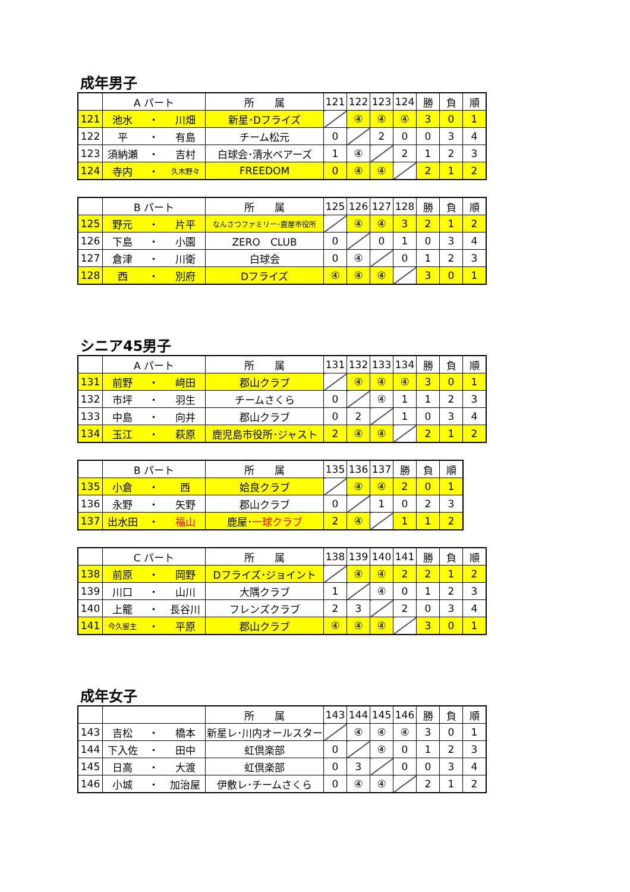成年男子
| | A パート | | | 所 属 | 121 | 122 | 123 | 124 | 勝 | 負 | 順 |
| --- | --- | --- | --- | --- | --- | --- | --- | --- | --- | --- | --- |
| 121 | 池水 | ・ | 川畑 | 新星･Dフライズ | | ④ | ④ | ④ | 3 | 0 | 1 |
| 122 | 平 | ・ | 有島 | チーム松元 | 0 | | 2 | 0 | 0 | 3 | 4 |
| 123 | 須納瀬 | ・ | 吉村 | 白球会･清水ベアーズ | 1 | ④ | | 2 | 1 | 2 | 3 |
| 124 | 寺内 | ・ | 久木野々 | FREEDOM | 0 | ④ | ④ | | 2 | 1 | 2 |
| | B パート | | | 所 属 | 125 | 126 | 127 | 128 | 勝 | 負 | 順 |
| --- | --- | --- | --- | --- | --- | --- | --- | --- | --- | --- | --- |
| 125 | 野元 | ・ | 片平 | なんさつファミリー･鹿屋市役所 | | ④ | ④ | 3 | 2 | 1 | 2 |
| 126 | 下島 | ・ | 小園 | ZERO CLUB | 0 | | 0 | 1 | 0 | 3 | 4 |
| 127 | 倉津 | ・ | 川衛 | 白球会 | 0 | ④ | | 0 | 1 | 2 | 3 |
| 128 | 西 | ・ | 別府 | Dフライズ | ④ | ④ | ④ | | 3 | 0 | 1 |
シニア45男子
| | A パート | | | 所 属 | 131 | 132 | 133 | 134 | 勝 | 負 | 順 |
| --- | --- | --- | --- | --- | --- | --- | --- | --- | --- | --- | --- |
| 131 | 前野 | ・ | 﨑田 | 郡山クラブ | | ④ | ④ | ④ | 3 | 0 | 1 |
| 132 | 市坪 | ・ | 羽生 | チームさくら | 0 | | ④ | 1 | 1 | 2 | 3 |
| 133 | 中島 | ・ | 向井 | 郡山クラブ | 0 | 2 | | 1 | 0 | 3 | 4 |
| 134 | 玉江 | ・ | 萩原 | 鹿児島市役所･ジャスト | 2 | ④ | ④ | | 2 | 1 | 2 |
| | B パート | | | 所 属 | 135 | 136 | 137 | 勝 | 負 | 順 |
| --- | --- | --- | --- | --- | --- | --- | --- | --- | --- | --- |
| 135 | 小倉 | ・ | 西 | 姶良クラブ | | ④ | ④ | 2 | 0 | 1 |
| 136 | 永野 | ・ | 矢野 | 郡山クラブ | 0 | | 1 | 0 | 2 | 3 |
| 137 | 出水田 | ・ | 福山 | 鹿屋･ 一球クラブ | 2 | ④ | | 1 | 1 | 2 |
| | C パート | | | 所 属 | 138 | 139 | 140 | 141 | 勝 | 負 | 順 |
| --- | --- | --- | --- | --- | --- | --- | --- | --- | --- | --- | --- |
| 138 | 前原 | ・ | 岡野 | Dフライズ･ジョイント | | ④ | ④ | 2 | 2 | 1 | 2 |
| 139 | 川口 | ・ | 山川 | 大隅クラブ | 1 | | ④ | 0 | 1 | 2 | 3 |
| 140 | 上籠 | ・ | 長谷川 | フレンズクラブ | 2 | 3 | | 2 | 0 | 3 | 4 |
| 141 | 今久留主 | ・ | 平原 | 郡山クラブ | ④ | ④ | ④ | | 3 | 0 | 1 |
成年女子
| | | | | 所 属 | 143 | 144 | 145 | 146 | 勝 | 負 | 順 |
| --- | --- | --- | --- | --- | --- | --- | --- | --- | --- | --- | --- |
| 143 | 吉松 | ・ | 橋本 | 新星レ･川内オールスター | | ④ | ④ | ④ | 3 | 0 | 1 |
| 144 | 下入佐 | ・ | 田中 | 虹倶楽部 | 0 | | ④ | 0 | 1 | 2 | 3 |
| 145 | 日高 | ・ | 大渡 | 虹倶楽部 | 0 | 3 | | 0 | 0 | 3 | 4 |
| 146 | 小城 | ・ | 加治屋 | 伊敷レ･チームさくら | 0 | ④ | ④ | | 2 | 1 | 2 |